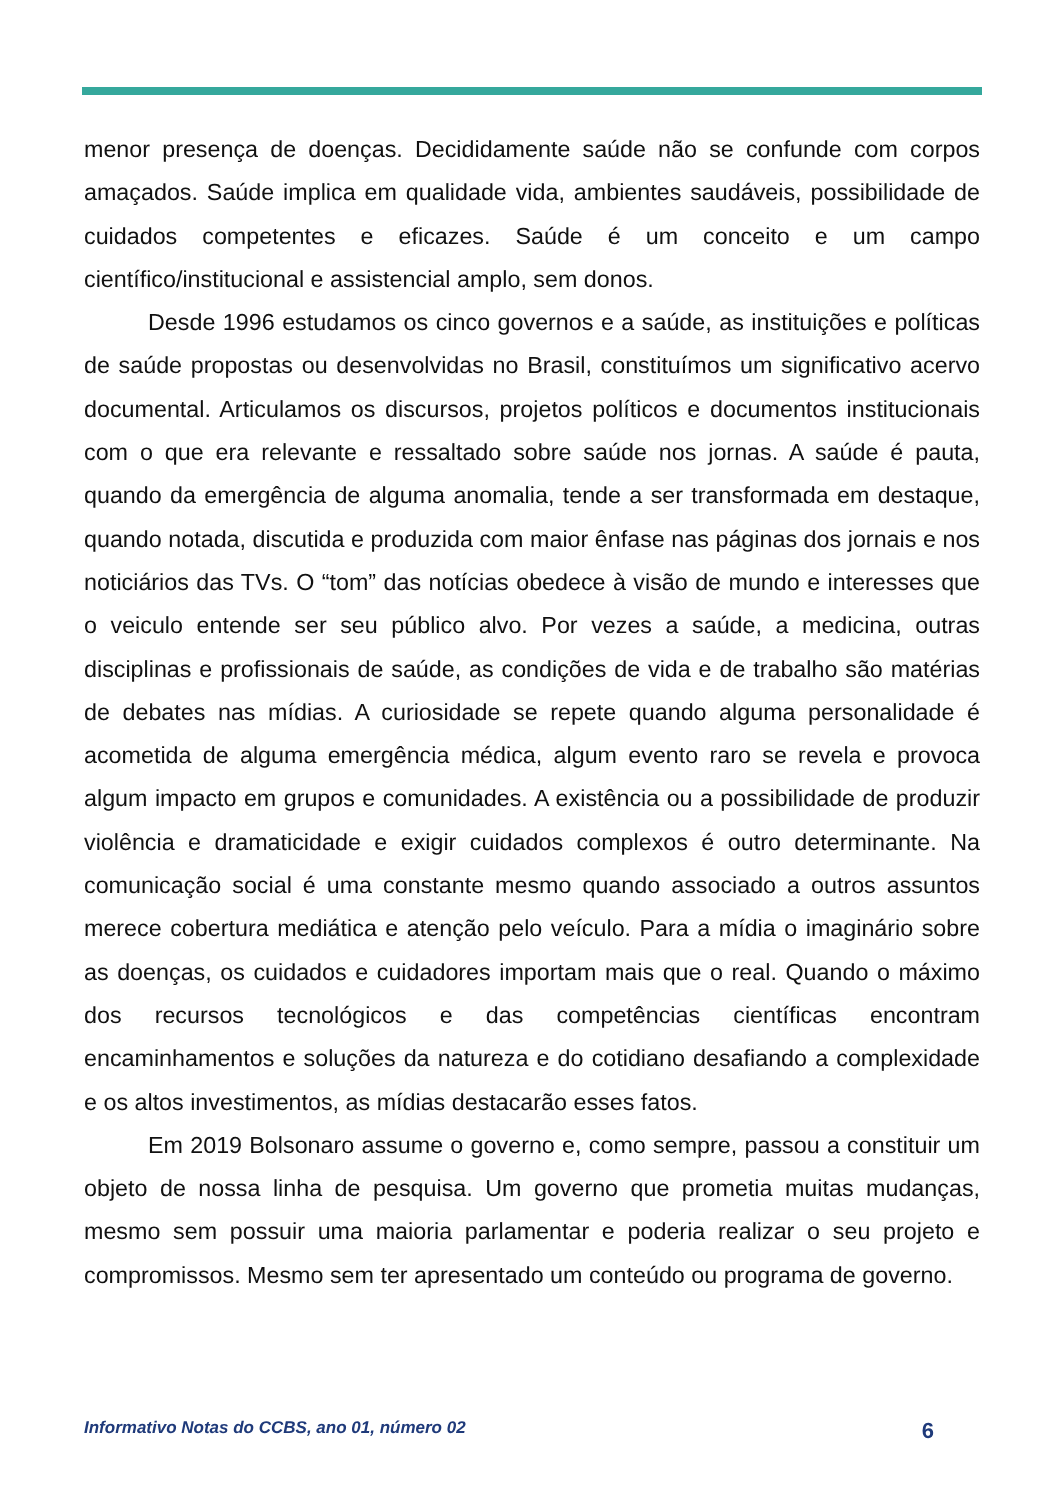menor presença de doenças. Decididamente saúde não se confunde com corpos amaçados. Saúde implica em qualidade vida, ambientes saudáveis, possibilidade de cuidados competentes e eficazes. Saúde é um conceito e um campo científico/institucional e assistencial amplo, sem donos.
Desde 1996 estudamos os cinco governos e a saúde, as instituições e políticas de saúde propostas ou desenvolvidas no Brasil, constituímos um significativo acervo documental. Articulamos os discursos, projetos políticos e documentos institucionais com o que era relevante e ressaltado sobre saúde nos jornas. A saúde é pauta, quando da emergência de alguma anomalia, tende a ser transformada em destaque, quando notada, discutida e produzida com maior ênfase nas páginas dos jornais e nos noticiários das TVs. O “tom” das notícias obedece à visão de mundo e interesses que o veiculo entende ser seu público alvo. Por vezes a saúde, a medicina, outras disciplinas e profissionais de saúde, as condições de vida e de trabalho são matérias de debates nas mídias. A curiosidade se repete quando alguma personalidade é acometida de alguma emergência médica, algum evento raro se revela e provoca algum impacto em grupos e comunidades. A existência ou a possibilidade de produzir violência e dramaticidade e exigir cuidados complexos é outro determinante. Na comunicação social é uma constante mesmo quando associado a outros assuntos merece cobertura mediática e atenção pelo veículo. Para a mídia o imaginário sobre as doenças, os cuidados e cuidadores importam mais que o real. Quando o máximo dos recursos tecnológicos e das competências científicas encontram encaminhamentos e soluções da natureza e do cotidiano desafiando a complexidade e os altos investimentos, as mídias destacarão esses fatos.
Em 2019 Bolsonaro assume o governo e, como sempre, passou a constituir um objeto de nossa linha de pesquisa. Um governo que prometia muitas mudanças, mesmo sem possuir uma maioria parlamentar e poderia realizar o seu projeto e compromissos. Mesmo sem ter apresentado um conteúdo ou programa de governo.
Informativo Notas do CCBS, ano 01, número 02 6